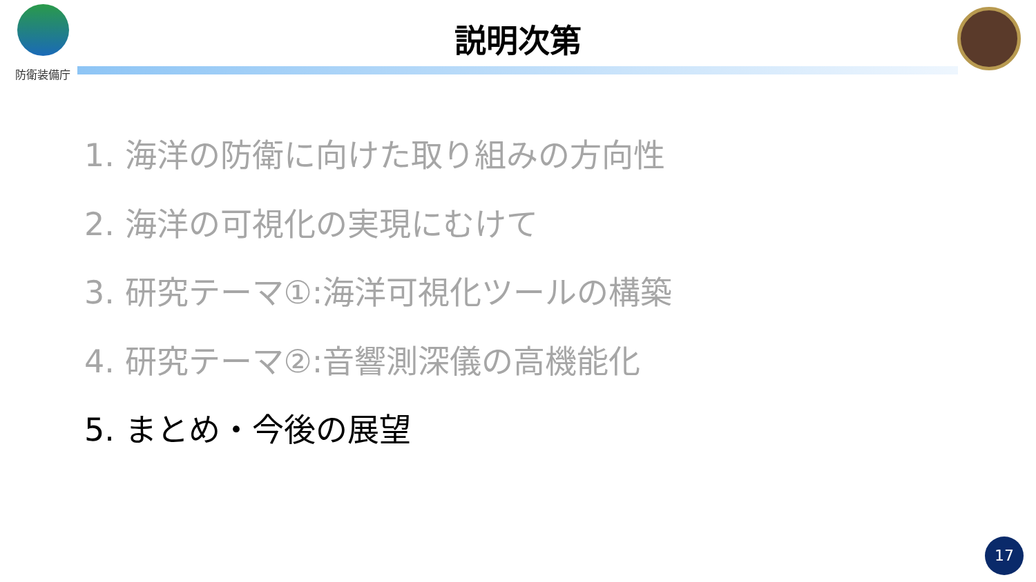防衛装備庁
説明次第
1. 海洋の防衛に向けた取り組みの方向性
2. 海洋の可視化の実現にむけて
3. 研究テーマ①:海洋可視化ツールの構築
4. 研究テーマ②:音響測深儀の高機能化
5. まとめ・今後の展望
17